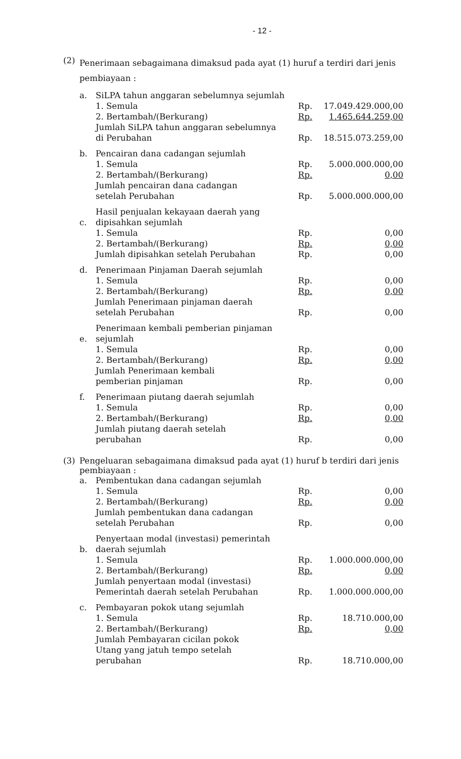- 12 -
(2)
Penerimaan sebagaimana dimaksud pada ayat (1) huruf a terdiri dari jenis pembiayaan :
| a. | SiLPA tahun anggaran sebelumnya sejumlah | | |
| | 1. Semula | Rp. | 17.049.429.000,00 |
| | 2. Bertambah/(Berkurang) | Rp. | 1.465.644.259,00 |
| | Jumlah SiLPA tahun anggaran sebelumnya di Perubahan | Rp. | 18.515.073.259,00 |
| b. | Pencairan dana cadangan sejumlah | | |
| | 1. Semula | Rp. | 5.000.000.000,00 |
| | 2. Bertambah/(Berkurang) | Rp. | 0,00 |
| | Jumlah pencairan dana cadangan setelah Perubahan | Rp. | 5.000.000.000,00 |
| c. | Hasil penjualan kekayaan daerah yang dipisahkan sejumlah | | |
| | 1. Semula | Rp. | 0,00 |
| | 2. Bertambah/(Berkurang) | Rp. | 0,00 |
| | Jumlah dipisahkan setelah Perubahan | Rp. | 0,00 |
| d. | Penerimaan Pinjaman Daerah sejumlah | | |
| | 1. Semula | Rp. | 0,00 |
| | 2. Bertambah/(Berkurang) | Rp. | 0,00 |
| | Jumlah Penerimaan pinjaman daerah setelah Perubahan | Rp. | 0,00 |
| e. | Penerimaan kembali pemberian pinjaman sejumlah | | |
| | 1. Semula | Rp. | 0,00 |
| | 2. Bertambah/(Berkurang) | Rp. | 0,00 |
| | Jumlah Penerimaan kembali pemberian pinjaman | Rp. | 0,00 |
| f. | Penerimaan piutang daerah sejumlah | | |
| | 1. Semula | Rp. | 0,00 |
| | 2. Bertambah/(Berkurang) | Rp. | 0,00 |
| | Jumlah piutang daerah setelah perubahan | Rp. | 0,00 |
(3) Pengeluaran sebagaimana dimaksud pada ayat (1) huruf b terdiri dari jenis pembiayaan :
| a. | Pembentukan dana cadangan sejumlah | | |
| | 1. Semula | Rp. | 0,00 |
| | 2. Bertambah/(Berkurang) | Rp. | 0,00 |
| | Jumlah pembentukan dana cadangan setelah Perubahan | Rp. | 0,00 |
| b. | Penyertaan modal (investasi) pemerintah daerah sejumlah | | |
| | 1. Semula | Rp. | 1.000.000.000,00 |
| | 2. Bertambah/(Berkurang) | Rp. | 0,00 |
| | Jumlah penyertaan modal (investasi) Pemerintah daerah setelah Perubahan | Rp. | 1.000.000.000,00 |
| c. | Pembayaran pokok utang sejumlah | | |
| | 1. Semula | Rp. | 18.710.000,00 |
| | 2. Bertambah/(Berkurang) | Rp. | 0,00 |
| | Jumlah Pembayaran cicilan pokok Utang yang jatuh tempo setelah perubahan | Rp. | 18.710.000,00 |